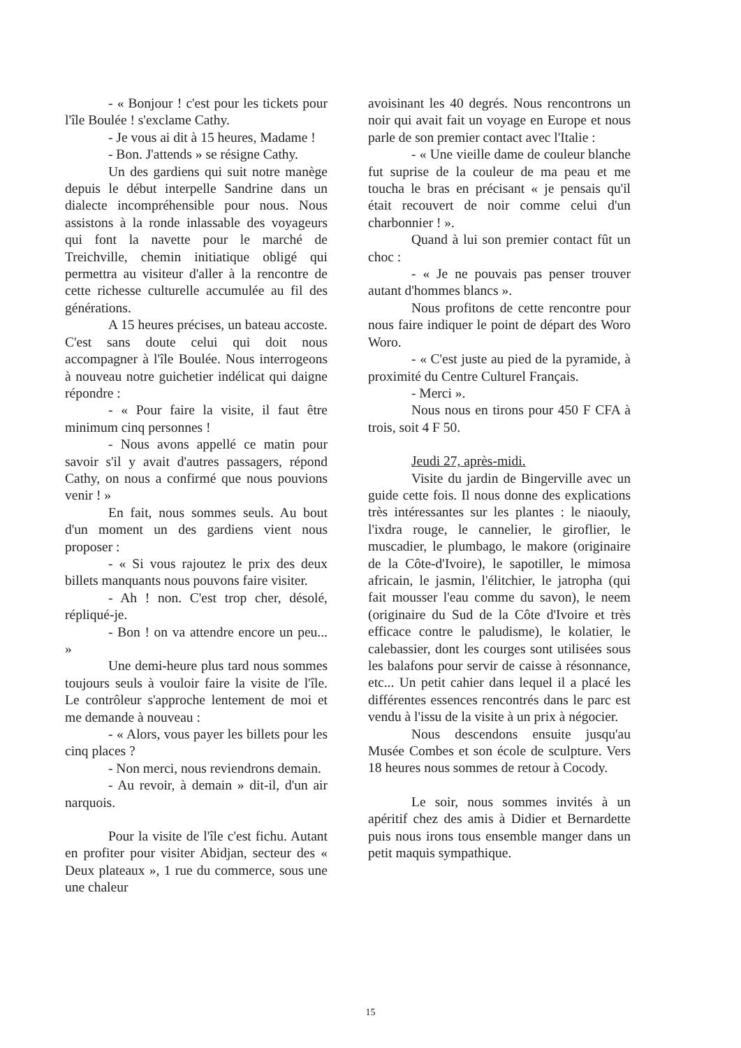- « Bonjour ! c'est pour les tickets pour l'île Boulée ! s'exclame Cathy.
- Je vous ai dit à 15 heures, Madame !
- Bon. J'attends » se résigne Cathy.
Un des gardiens qui suit notre manège depuis le début interpelle Sandrine dans un dialecte incompréhensible pour nous. Nous assistons à la ronde inlassable des voyageurs qui font la navette pour le marché de Treichville, chemin initiatique obligé qui permettra au visiteur d'aller à la rencontre de cette richesse culturelle accumulée au fil des générations.
A 15 heures précises, un bateau accoste. C'est sans doute celui qui doit nous accompagner à l'île Boulée. Nous interrogeons à nouveau notre guichetier indélicat qui daigne répondre :
- « Pour faire la visite, il faut être minimum cinq personnes !
- Nous avons appellé ce matin pour savoir s'il y avait d'autres passagers, répond Cathy, on nous a confirmé que nous pouvions venir ! »
En fait, nous sommes seuls. Au bout d'un moment un des gardiens vient nous proposer :
- « Si vous rajoutez le prix des deux billets manquants nous pouvons faire visiter.
- Ah ! non. C'est trop cher, désolé, répliqué-je.
- Bon ! on va attendre encore un peu... »
Une demi-heure plus tard nous sommes toujours seuls à vouloir faire la visite de l'île. Le contrôleur s'approche lentement de moi et me demande à nouveau :
- « Alors, vous payer les billets pour les cinq places ?
- Non merci, nous reviendrons demain.
- Au revoir, à demain » dit-il, d'un air narquois.
Pour la visite de l'île c'est fichu. Autant en profiter pour visiter Abidjan, secteur des « Deux plateaux », 1 rue du commerce, sous une une chaleur
avoisinant les 40 degrés. Nous rencontrons un noir qui avait fait un voyage en Europe et nous parle de son premier contact avec l'Italie :
- « Une vieille dame de couleur blanche fut suprise de la couleur de ma peau et me toucha le bras en précisant « je pensais qu'il était recouvert de noir comme celui d'un charbonnier ! ».
Quand à lui son premier contact fût un choc :
- « Je ne pouvais pas penser trouver autant d'hommes blancs ».
Nous profitons de cette rencontre pour nous faire indiquer le point de départ des Woro Woro.
- « C'est juste au pied de la pyramide, à proximité du Centre Culturel Français.
- Merci ».
Nous nous en tirons pour 450 F CFA à trois, soit 4 F 50.
Jeudi 27, après-midi.
Visite du jardin de Bingerville avec un guide cette fois. Il nous donne des explications très intéressantes sur les plantes : le niaouly, l'ixdra rouge, le cannelier, le giroflier, le muscadier, le plumbago, le makore (originaire de la Côte-d'Ivoire), le sapotiller, le mimosa africain, le jasmin, l'élitchier, le jatropha (qui fait mousser l'eau comme du savon), le neem (originaire du Sud de la Côte d'Ivoire et très efficace contre le paludisme), le kolatier, le calebassier, dont les courges sont utilisées sous les balafons pour servir de caisse à résonnance, etc... Un petit cahier dans lequel il a placé les différentes essences rencontrés dans le parc est vendu à l'issu de la visite à un prix à négocier.
Nous descendons ensuite jusqu'au Musée Combes et son école de sculpture. Vers 18 heures nous sommes de retour à Cocody.
Le soir, nous sommes invités à un apéritif chez des amis à Didier et Bernardette puis nous irons tous ensemble manger dans un petit maquis sympathique.
15